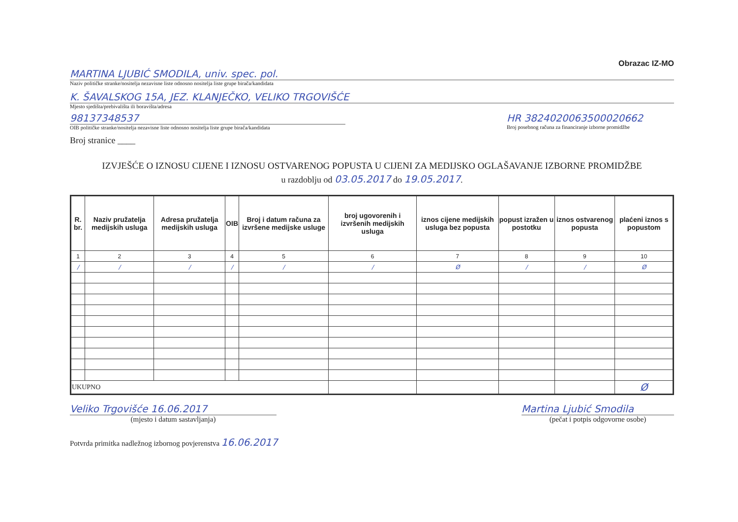Obrazac IZ-MO
MARTINA LJUBIĆ SMODILA, univ. spec. pol.
Naziv političke stranke/nositelja nezavisne liste odnosno nositelja liste grupe birača/kandidata
K. ŠAVALSKOG 15A, JEZ. KLANJEČKO, VELIKO TRGOVIŠĆE
Mjesto sjedišta/prebivališta ili boravišta/adresa
98137348537
OIB političke stranke/nositelja nezavisne liste odnosno nositelja liste grupe birača/kandidata
HR 3824020063500020662
Broj posebnog računa za financiranje izborne promidžbe
Broj stranice ____
IZVJEŠĆE O IZNOSU CIJENE I IZNOSU OSTVARENOG POPUSTA U CIJENI ZA MEDIJSKO OGLAŠAVANJE IZBORNE PROMIDŽBE
u razdoblju od 03.05.2017 do 19.05.2017.
| R. br. | Naziv pružatelja medijskih usluga | Adresa pružatelja medijskih usluga | OIB | Broj i datum računa za izvršene medijske usluge | broj ugovorenih i izvršenih medijskih usluga | iznos cijene medijskih usluga bez popusta | popust izražen u postotku | iznos ostvarenog popusta | plaćeni iznos s popustom |
| --- | --- | --- | --- | --- | --- | --- | --- | --- | --- |
| 1 | 2 | 3 | 4 | 5 | 6 | 7 | 8 | 9 | 10 |
| / | / | / | / | / | / | Ø | / | / | Ø |
| UKUPNO | | | | | | | | | Ø |
Veliko Trgovišće 16.06.2017
(mjesto i datum sastavljanja)
Martina Ljubić Smodila
(pečat i potpis odgovorne osobe)
Potvrda primitka nadležnog izbornog povjerenstva 16.06.2017